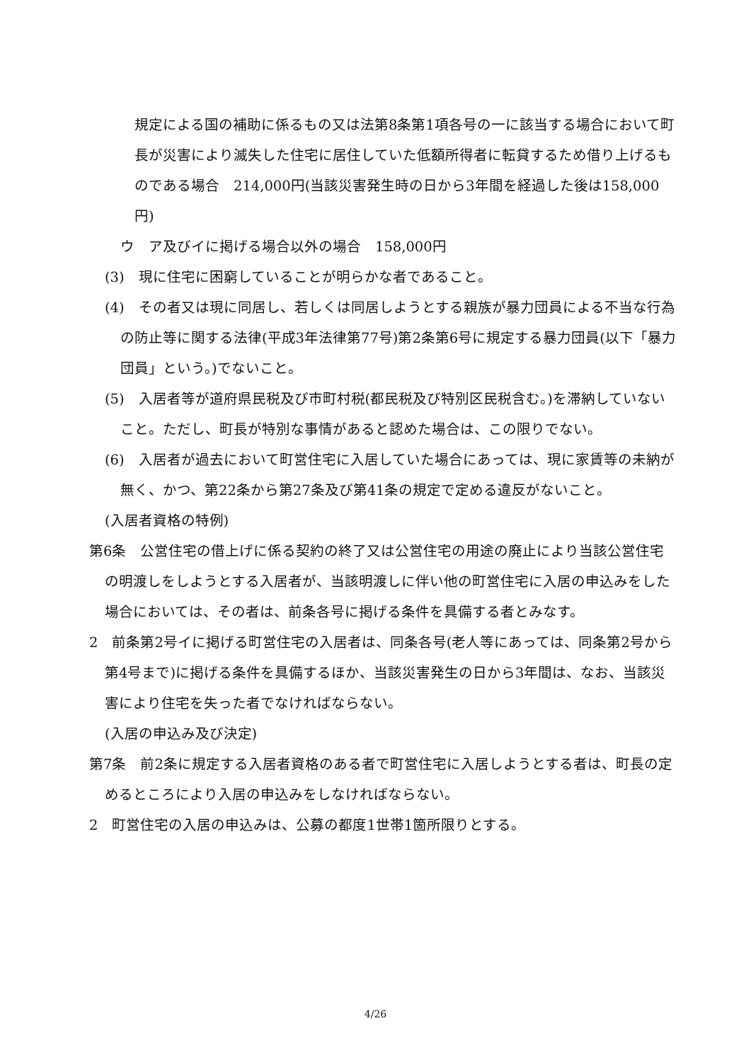規定による国の補助に係るもの又は法第8条第1項各号の一に該当する場合において町長が災害により滅失した住宅に居住していた低額所得者に転貸するため借り上げるものである場合　214,000円(当該災害発生時の日から3年間を経過した後は158,000円)
ウ　ア及びイに掲げる場合以外の場合　158,000円
(3)　現に住宅に困窮していることが明らかな者であること。
(4)　その者又は現に同居し、若しくは同居しようとする親族が暴力団員による不当な行為の防止等に関する法律(平成3年法律第77号)第2条第6号に規定する暴力団員(以下「暴力団員」という。)でないこと。
(5)　入居者等が道府県民税及び市町村税(都民税及び特別区民税含む。)を滞納していないこと。ただし、町長が特別な事情があると認めた場合は、この限りでない。
(6)　入居者が過去において町営住宅に入居していた場合にあっては、現に家賃等の未納が無く、かつ、第22条から第27条及び第41条の規定で定める違反がないこと。
(入居者資格の特例)
第6条　公営住宅の借上げに係る契約の終了又は公営住宅の用途の廃止により当該公営住宅の明渡しをしようとする入居者が、当該明渡しに伴い他の町営住宅に入居の申込みをした場合においては、その者は、前条各号に掲げる条件を具備する者とみなす。
2　前条第2号イに掲げる町営住宅の入居者は、同条各号(老人等にあっては、同条第2号から第4号まで)に掲げる条件を具備するほか、当該災害発生の日から3年間は、なお、当該災害により住宅を失った者でなければならない。
(入居の申込み及び決定)
第7条　前2条に規定する入居者資格のある者で町営住宅に入居しようとする者は、町長の定めるところにより入居の申込みをしなければならない。
2　町営住宅の入居の申込みは、公募の都度1世帯1箇所限りとする。
4/26